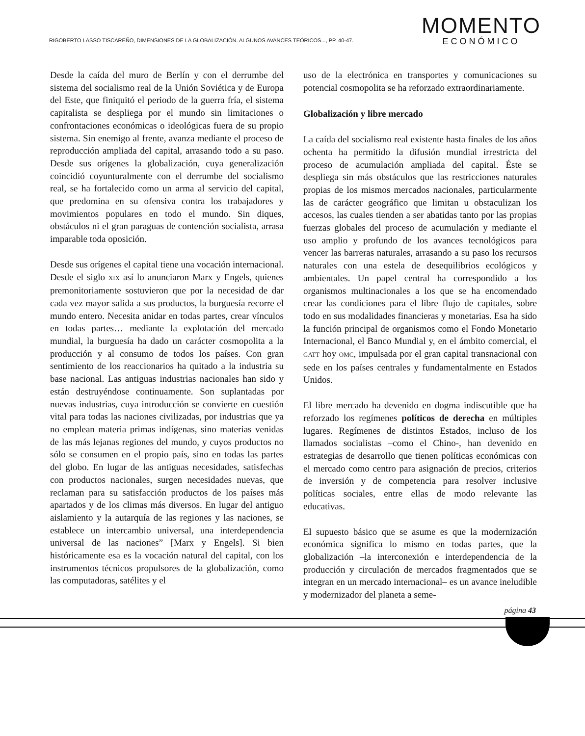RIGOBERTO LASSO TISCAREÑO, DIMENSIONES DE LA GLOBALIZACIÓN. ALGUNOS AVANCES TEÓRICOS..., PP. 40-47.
MOMENTO
ECONÓMICO
Desde la caída del muro de Berlín y con el derrumbe del sistema del socialismo real de la Unión Soviética y de Europa del Este, que finiquitó el periodo de la guerra fría, el sistema capitalista se despliega por el mundo sin limitaciones o confrontaciones económicas o ideológicas fuera de su propio sistema. Sin enemigo al frente, avanza mediante el proceso de reproducción ampliada del capital, arrasando todo a su paso. Desde sus orígenes la globalización, cuya generalización coincidió coyunturalmente con el derrumbe del socialismo real, se ha fortalecido como un arma al servicio del capital, que predomina en su ofensiva contra los trabajadores y movimientos populares en todo el mundo. Sin diques, obstáculos ni el gran paraguas de contención socialista, arrasa imparable toda oposición.
Desde sus orígenes el capital tiene una vocación internacional. Desde el siglo XIX así lo anunciaron Marx y Engels, quienes premonitoriamente sostuvieron que por la necesidad de dar cada vez mayor salida a sus productos, la burguesía recorre el mundo entero. Necesita anidar en todas partes, crear vínculos en todas partes… mediante la explotación del mercado mundial, la burguesía ha dado un carácter cosmopolita a la producción y al consumo de todos los países. Con gran sentimiento de los reaccionarios ha quitado a la industria su base nacional. Las antiguas industrias nacionales han sido y están destruyéndose continuamente. Son suplantadas por nuevas industrias, cuya introducción se convierte en cuestión vital para todas las naciones civilizadas, por industrias que ya no emplean materia primas indígenas, sino materias venidas de las más lejanas regiones del mundo, y cuyos productos no sólo se consumen en el propio país, sino en todas las partes del globo. En lugar de las antiguas necesidades, satisfechas con productos nacionales, surgen necesidades nuevas, que reclaman para su satisfacción productos de los países más apartados y de los climas más diversos. En lugar del antiguo aislamiento y la autarquía de las regiones y las naciones, se establece un intercambio universal, una interdependencia universal de las naciones” [Marx y Engels]. Si bien históricamente esa es la vocación natural del capital, con los instrumentos técnicos propulsores de la globalización, como las computadoras, satélites y el
uso de la electrónica en transportes y comunicaciones su potencial cosmopolita se ha reforzado extraordinariamente.
Globalización y libre mercado
La caída del socialismo real existente hasta finales de los años ochenta ha permitido la difusión mundial irrestricta del proceso de acumulación ampliada del capital. Éste se despliega sin más obstáculos que las restricciones naturales propias de los mismos mercados nacionales, particularmente las de carácter geográfico que limitan u obstaculizan los accesos, las cuales tienden a ser abatidas tanto por las propias fuerzas globales del proceso de acumulación y mediante el uso amplio y profundo de los avances tecnológicos para vencer las barreras naturales, arrasando a su paso los recursos naturales con una estela de desequilibrios ecológicos y ambientales. Un papel central ha correspondido a los organismos multinacionales a los que se ha encomendado crear las condiciones para el libre flujo de capitales, sobre todo en sus modalidades financieras y monetarias. Esa ha sido la función principal de organismos como el Fondo Monetario Internacional, el Banco Mundial y, en el ámbito comercial, el GATT hoy OMC, impulsada por el gran capital transnacional con sede en los países centrales y fundamentalmente en Estados Unidos.
El libre mercado ha devenido en dogma indiscutible que ha reforzado los regímenes políticos de derecha en múltiples lugares. Regímenes de distintos Estados, incluso de los llamados socialistas –como el Chino-, han devenido en estrategias de desarrollo que tienen políticas económicas con el mercado como centro para asignación de precios, criterios de inversión y de competencia para resolver inclusive políticas sociales, entre ellas de modo relevante las educativas.
El supuesto básico que se asume es que la modernización económica significa lo mismo en todas partes, que la globalización –la interconexión e interdependencia de la producción y circulación de mercados fragmentados que se integran en un mercado internacional– es un avance ineludible y modernizador del planeta a seme-
página 43